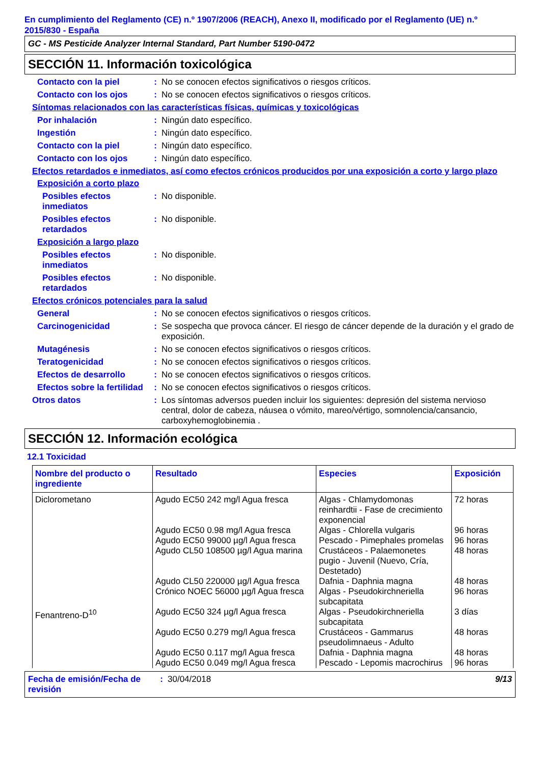En cumplimiento del Reglamento (CE) n.º 1907/2006 (REACH), Anexo II, modificado por el Reglamento (UE) n.º 2015/830 - España
GC - MS Pesticide Analyzer Internal Standard, Part Number 5190-0472
SECCIÓN 11. Información toxicológica
Contacto con la piel : No se conocen efectos significativos o riesgos críticos.
Contacto con los ojos : No se conocen efectos significativos o riesgos críticos.
Síntomas relacionados con las características físicas, químicas y toxicológicas
Por inhalación : Ningún dato específico.
Ingestión : Ningún dato específico.
Contacto con la piel : Ningún dato específico.
Contacto con los ojos : Ningún dato específico.
Efectos retardados e inmediatos, así como efectos crónicos producidos por una exposición a corto y largo plazo
Exposición a corto plazo
Posibles efectos inmediatos
: No disponible.
Posibles efectos retardados
: No disponible.
Exposición a largo plazo
Posibles efectos inmediatos
: No disponible.
Posibles efectos retardados
: No disponible.
Efectos crónicos potenciales para la salud
General : No se conocen efectos significativos o riesgos críticos.
Carcinogenicidad : Se sospecha que provoca cáncer. El riesgo de cáncer depende de la duración y el grado de exposición.
Mutagénesis : No se conocen efectos significativos o riesgos críticos.
Teratogenicidad : No se conocen efectos significativos o riesgos críticos.
Efectos de desarrollo : No se conocen efectos significativos o riesgos críticos.
Efectos sobre la fertilidad
: No se conocen efectos significativos o riesgos críticos.
Otros datos : Los síntomas adversos pueden incluir los siguientes: depresión del sistema nervioso central, dolor de cabeza, náusea o vómito, mareo/vértigo, somnolencia/cansancio, carboxyhemoglobinemia .
SECCIÓN 12. Información ecológica
12.1 Toxicidad
| Nombre del producto o ingrediente | Resultado | Especies | Exposición |
| --- | --- | --- | --- |
| Diclorometano | Agudo EC50 242 mg/l Agua fresca | Algas - Chlamydomonas reinhardtii - Fase de crecimiento exponencial | 72 horas |
| | Agudo EC50 0.98 mg/l Agua fresca | Algas - Chlorella vulgaris | 96 horas |
| | Agudo EC50 99000 µg/l Agua fresca | Pescado - Pimephales promelas | 96 horas |
| | Agudo CL50 108500 µg/l Agua marina | Crustáceos - Palaemonetes pugio - Juvenil (Nuevo, Cría, Destetado) | 48 horas |
| | Agudo CL50 220000 µg/l Agua fresca | Dafnia - Daphnia magna | 48 horas |
| | Crónico NOEC 56000 µg/l Agua fresca | Algas - Pseudokirchneriella subcapitata | 96 horas |
| Fenantreno-D<sup>10</sup> | Agudo EC50 324 µg/l Agua fresca | Algas - Pseudokirchneriella subcapitata | 3 días |
| | Agudo EC50 0.279 mg/l Agua fresca | Crustáceos - Gammarus pseudolimnaeus - Adulto | 48 horas |
| | Agudo EC50 0.117 mg/l Agua fresca | Dafnia - Daphnia magna | 48 horas |
| | Agudo EC50 0.049 mg/l Agua fresca | Pescado - Lepomis macrochirus | 96 horas |
Fecha de emisión/Fecha de revisión
: 30/04/2018 9/13